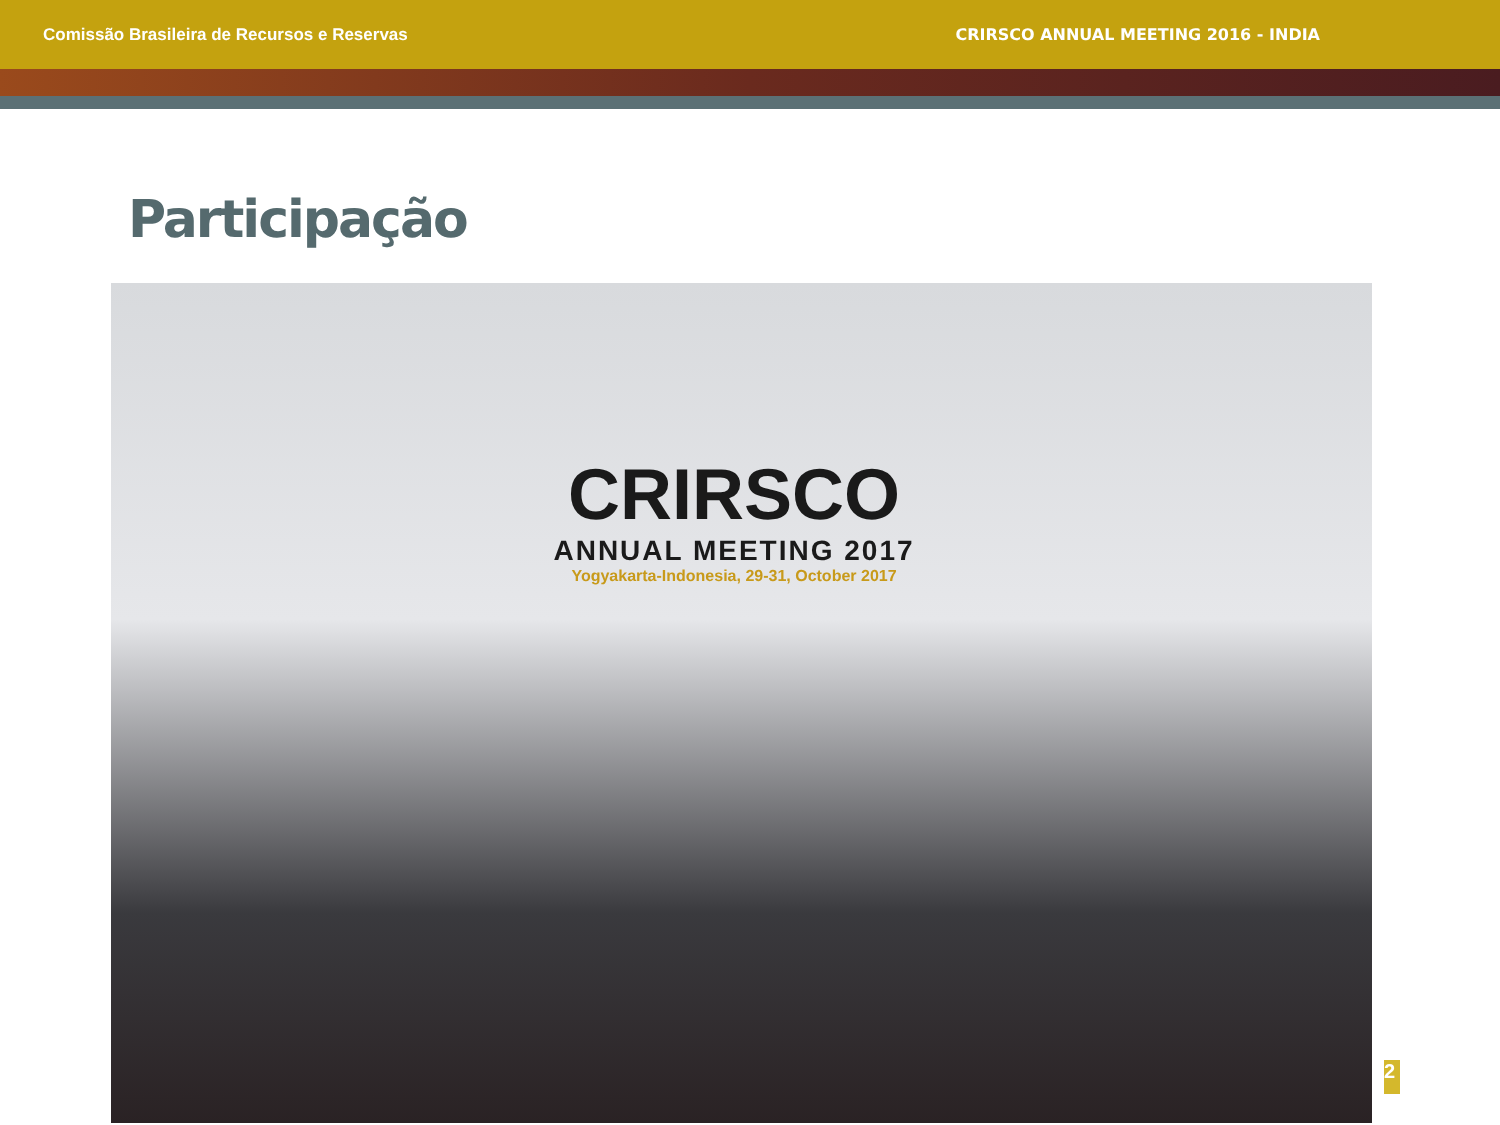Comissão Brasileira de Recursos e Reservas CRIRSCO ANNUAL MEETING 2016 - INDIA
Participação
CRIRSCO
ANNUAL MEETING 2017
Yogyakarta-Indonesia, 29-31, October 2017
2